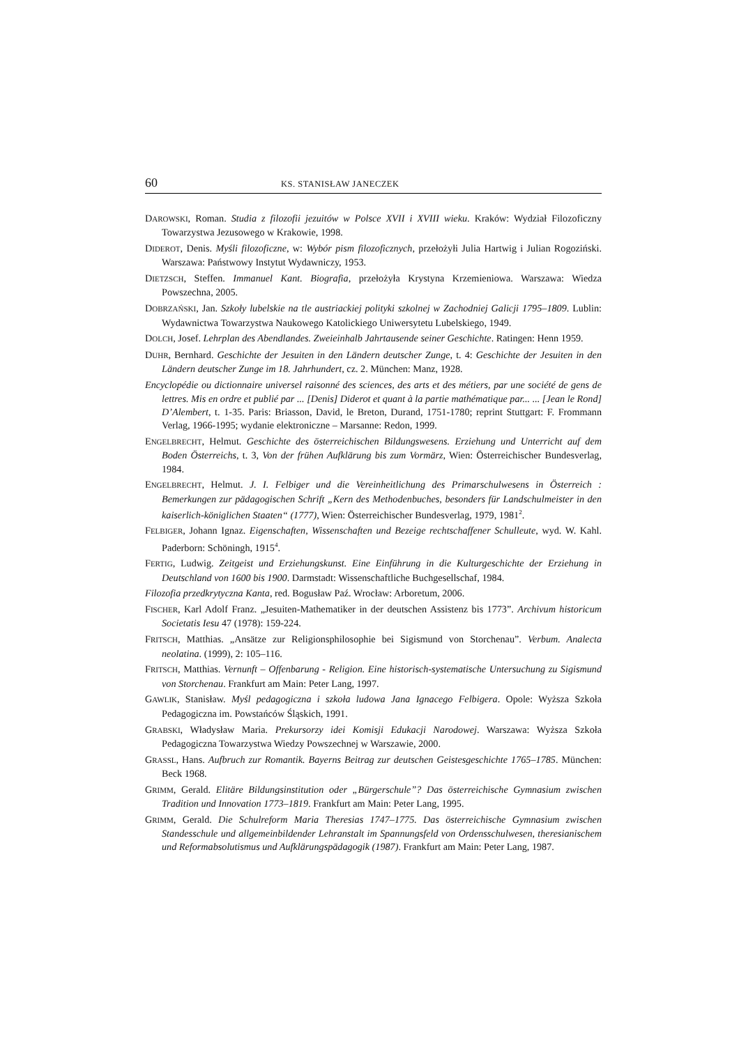60 KS. STANISŁAW JANECZEK
DAROWSKI, Roman. Studia z filozofii jezuitów w Polsce XVII i XVIII wieku. Kraków: Wydział Filozoficzny Towarzystwa Jezusowego w Krakowie, 1998.
DIDEROT, Denis. Myśli filozoficzne, w: Wybór pism filozoficznych, przełożyłi Julia Hartwig i Julian Rogoziński. Warszawa: Państwowy Instytut Wydawniczy, 1953.
DIETZSCH, Steffen. Immanuel Kant. Biografia, przełożyła Krystyna Krzemieniowa. Warszawa: Wiedza Powszechna, 2005.
DOBRZAŃSKI, Jan. Szkoły lubelskie na tle austriackiej polityki szkolnej w Zachodniej Galicji 1795–1809. Lublin: Wydawnictwa Towarzystwa Naukowego Katolickiego Uniwersytetu Lubelskiego, 1949.
DOLCH, Josef. Lehrplan des Abendlandes. Zweieinhalb Jahrtausende seiner Geschichte. Ratingen: Henn 1959.
DUHR, Bernhard. Geschichte der Jesuiten in den Ländern deutscher Zunge, t. 4: Geschichte der Jesuiten in den Ländern deutscher Zunge im 18. Jahrhundert, cz. 2. München: Manz, 1928.
Encyclopédie ou dictionnaire universel raisonné des sciences, des arts et des métiers, par une société de gens de lettres. Mis en ordre et publié par ... [Denis] Diderot et quant à la partie mathématique par... ... [Jean le Rond] D’Alembert, t. 1-35. Paris: Briasson, David, le Breton, Durand, 1751-1780; reprint Stuttgart: F. Frommann Verlag, 1966-1995; wydanie elektroniczne – Marsanne: Redon, 1999.
ENGELBRECHT, Helmut. Geschichte des österreichischen Bildungswesens. Erziehung und Unterricht auf dem Boden Österreichs, t. 3, Von der frühen Aufklärung bis zum Vormärz, Wien: Österreichischer Bundesverlag, 1984.
ENGELBRECHT, Helmut. J. I. Felbiger und die Vereinheitlichung des Primarschulwesens in Österreich : Bemerkungen zur pädagogischen Schrift „Kern des Methodenbuches, besonders für Landschulmeister in den kaiserlich-königlichen Staaten“ (1777), Wien: Österreichischer Bundesverlag, 1979, 1981<sup>2</sup>.
FELBIGER, Johann Ignaz. Eigenschaften, Wissenschaften und Bezeige rechtschaffener Schulleute, wyd. W. Kahl. Paderborn: Schöningh, 1915<sup>4</sup>.
FERTIG, Ludwig. Zeitgeist und Erziehungskunst. Eine Einführung in die Kulturgeschichte der Erziehung in Deutschland von 1600 bis 1900. Darmstadt: Wissenschaftliche Buchgesellschaf, 1984.
Filozofia przedkrytyczna Kanta, red. Bogusław Paź. Wrocław: Arboretum, 2006.
FISCHER, Karl Adolf Franz. „Jesuiten-Mathematiker in der deutschen Assistenz bis 1773”. Archivum historicum Societatis Iesu 47 (1978): 159-224.
FRITSCH, Matthias. „Ansätze zur Religionsphilosophie bei Sigismund von Storchenau”. Verbum. Analecta neolatina. (1999), 2: 105–116.
FRITSCH, Matthias. Vernunft – Offenbarung - Religion. Eine historisch-systematische Untersuchung zu Sigismund von Storchenau. Frankfurt am Main: Peter Lang, 1997.
GAWLIK, Stanisław. Myśl pedagogiczna i szkoła ludowa Jana Ignacego Felbigera. Opole: Wyższa Szkoła Pedagogiczna im. Powstańców Śląskich, 1991.
GRABSKI, Władysław Maria. Prekursorzy idei Komisji Edukacji Narodowej. Warszawa: Wyższa Szkoła Pedagogiczna Towarzystwa Wiedzy Powszechnej w Warszawie, 2000.
GRASSL, Hans. Aufbruch zur Romantik. Bayerns Beitrag zur deutschen Geistesgeschichte 1765–1785. München: Beck 1968.
GRIMM, Gerald. Elitäre Bildungsinstitution oder „Bürgerschule”? Das österreichische Gymnasium zwischen Tradition und Innovation 1773–1819. Frankfurt am Main: Peter Lang, 1995.
GRIMM, Gerald. Die Schulreform Maria Theresias 1747–1775. Das österreichische Gymnasium zwischen Standesschule und allgemeinbildender Lehranstalt im Spannungsfeld von Ordensschulwesen, theresianischem und Reformabsolutismus und Aufklärungspädagogik (1987). Frankfurt am Main: Peter Lang, 1987.